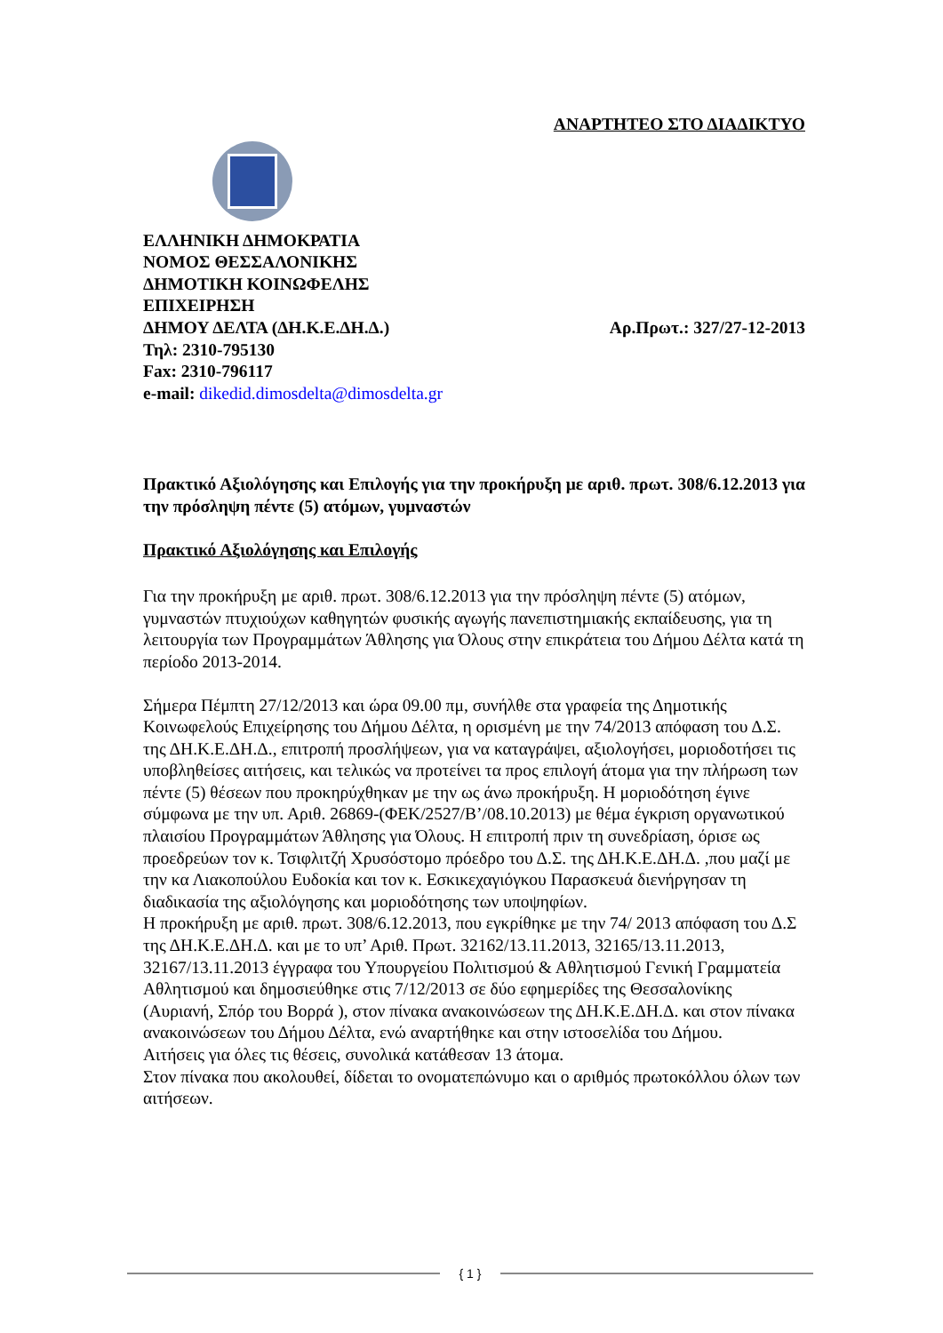ΑΝΑΡΤΗΤΕΟ ΣΤΟ ΔΙΑΔΙΚΤΥΟ
ΕΛΛΗΝΙΚΗ ΔΗΜΟΚΡΑΤΙΑ
ΝΟΜΟΣ ΘΕΣΣΑΛΟΝΙΚΗΣ
ΔΗΜΟΤΙΚΗ ΚΟΙΝΩΦΕΛΗΣ
ΕΠΙΧΕΙΡΗΣΗ
ΔΗΜΟΥ ΔΕΛΤΑ (ΔΗ.Κ.Ε.ΔΗ.Δ.) Αρ.Πρωτ.: 327/27-12-2013
Τηλ: 2310-795130
Fax: 2310-796117
e-mail: dikedid.dimosdelta@dimosdelta.gr
Πρακτικό Αξιολόγησης και Επιλογής για την προκήρυξη με αριθ. πρωτ. 308/6.12.2013 για την πρόσληψη πέντε (5) ατόμων, γυμναστών
Πρακτικό Αξιολόγησης και Επιλογής
Για την προκήρυξη με αριθ. πρωτ. 308/6.12.2013 για την πρόσληψη πέντε (5) ατόμων, γυμναστών πτυχιούχων καθηγητών φυσικής αγωγής πανεπιστημιακής εκπαίδευσης, για τη λειτουργία των Προγραμμάτων Άθλησης για Όλους στην επικράτεια του Δήμου Δέλτα κατά τη περίοδο 2013-2014.
Σήμερα Πέμπτη 27/12/2013 και ώρα 09.00 πμ, συνήλθε στα γραφεία της Δημοτικής Κοινωφελούς Επιχείρησης του Δήμου Δέλτα, η ορισμένη με την 74/2013 απόφαση του Δ.Σ. της ΔΗ.Κ.Ε.ΔΗ.Δ., επιτροπή προσλήψεων, για να καταγράψει, αξιολογήσει, μοριοδοτήσει τις υποβληθείσες αιτήσεις, και τελικώς να προτείνει τα προς επιλογή άτομα για την πλήρωση των πέντε (5) θέσεων που προκηρύχθηκαν με την ως άνω προκήρυξη. Η μοριοδότηση έγινε σύμφωνα με την υπ. Αριθ. 26869-(ΦΕΚ/2527/Β’/08.10.2013) με θέμα έγκριση οργανωτικού πλαισίου Προγραμμάτων Άθλησης για Όλους. Η επιτροπή πριν τη συνεδρίαση, όρισε ως προεδρεύων τον κ. Τσιφλιτζή Χρυσόστομο πρόεδρο του Δ.Σ. της ΔΗ.Κ.Ε.ΔΗ.Δ. ,που μαζί με την κα Λιακοπούλου Ευδοκία και τον κ. Εσκικεχαγιόγκου Παρασκευά διενήργησαν τη διαδικασία της αξιολόγησης και μοριοδότησης των υποψηφίων.
Η προκήρυξη με αριθ. πρωτ. 308/6.12.2013, που εγκρίθηκε με την 74/ 2013 απόφαση του Δ.Σ της ΔΗ.Κ.Ε.ΔΗ.Δ. και με το υπ’ Αριθ. Πρωτ. 32162/13.11.2013, 32165/13.11.2013, 32167/13.11.2013 έγγραφα του Υπουργείου Πολιτισμού & Αθλητισμού Γενική Γραμματεία Αθλητισμού και δημοσιεύθηκε στις 7/12/2013 σε δύο εφημερίδες της Θεσσαλονίκης (Αυριανή, Σπόρ του Βορρά ), στον πίνακα ανακοινώσεων της ΔΗ.Κ.Ε.ΔΗ.Δ. και στον πίνακα ανακοινώσεων του Δήμου Δέλτα, ενώ αναρτήθηκε και στην ιστοσελίδα του Δήμου.
Αιτήσεις για όλες τις θέσεις, συνολικά κατάθεσαν 13 άτομα.
Στον πίνακα που ακολουθεί, δίδεται το ονοματεπώνυμο και ο αριθμός πρωτοκόλλου όλων των αιτήσεων.
{ 1 }